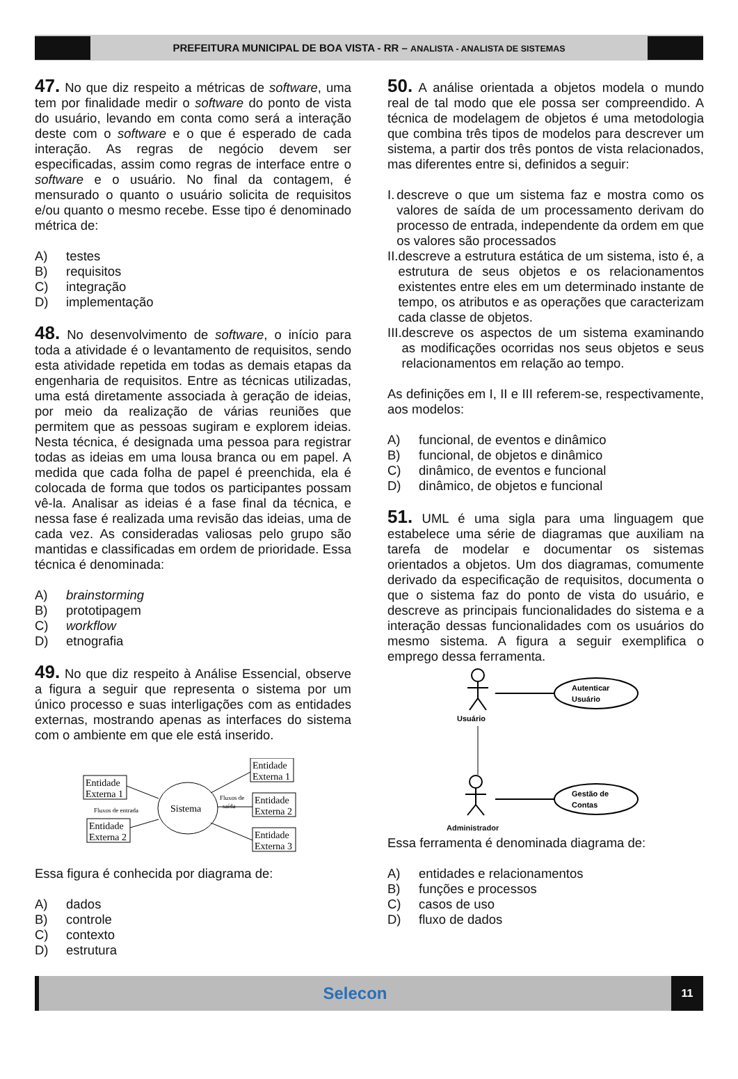PREFEITURA MUNICIPAL DE BOA VISTA - RR – ANALISTA - ANALISTA DE SISTEMAS
47. No que diz respeito a métricas de software, uma tem por finalidade medir o software do ponto de vista do usuário, levando em conta como será a interação deste com o software e o que é esperado de cada interação. As regras de negócio devem ser especificadas, assim como regras de interface entre o software e o usuário. No final da contagem, é mensurado o quanto o usuário solicita de requisitos e/ou quanto o mesmo recebe. Esse tipo é denominado métrica de:
A) testes
B) requisitos
C) integração
D) implementação
48. No desenvolvimento de software, o início para toda a atividade é o levantamento de requisitos, sendo esta atividade repetida em todas as demais etapas da engenharia de requisitos. Entre as técnicas utilizadas, uma está diretamente associada à geração de ideias, por meio da realização de várias reuniões que permitem que as pessoas sugiram e explorem ideias. Nesta técnica, é designada uma pessoa para registrar todas as ideias em uma lousa branca ou em papel. A medida que cada folha de papel é preenchida, ela é colocada de forma que todos os participantes possam vê-la. Analisar as ideias é a fase final da técnica, e nessa fase é realizada uma revisão das ideias, uma de cada vez. As consideradas valiosas pelo grupo são mantidas e classificadas em ordem de prioridade. Essa técnica é denominada:
A) brainstorming
B) prototipagem
C) workflow
D) etnografia
49. No que diz respeito à Análise Essencial, observe a figura a seguir que representa o sistema por um único processo e suas interligações com as entidades externas, mostrando apenas as interfaces do sistema com o ambiente em que ele está inserido.
Entidade
Externa 1
Entidade
Externa 2
Fluxos de entrada
Sistema
Fluxos de
saída
Entidade
Externa 1
Entidade
Externa 2
Entidade
Externa 3
Essa figura é conhecida por diagrama de:
A) dados
B) controle
C) contexto
D) estrutura
50. A análise orientada a objetos modela o mundo real de tal modo que ele possa ser compreendido. A técnica de modelagem de objetos é uma metodologia que combina três tipos de modelos para descrever um sistema, a partir dos três pontos de vista relacionados, mas diferentes entre si, definidos a seguir:
I. descreve o que um sistema faz e mostra como os valores de saída de um processamento derivam do processo de entrada, independente da ordem em que os valores são processados
II. descreve a estrutura estática de um sistema, isto é, a estrutura de seus objetos e os relacionamentos existentes entre eles em um determinado instante de tempo, os atributos e as operações que caracterizam cada classe de objetos.
III. descreve os aspectos de um sistema examinando as modificações ocorridas nos seus objetos e seus relacionamentos em relação ao tempo.
As definições em I, II e III referem-se, respectivamente, aos modelos:
A) funcional, de eventos e dinâmico
B) funcional, de objetos e dinâmico
C) dinâmico, de eventos e funcional
D) dinâmico, de objetos e funcional
51. UML é uma sigla para uma linguagem que estabelece uma série de diagramas que auxiliam na tarefa de modelar e documentar os sistemas orientados a objetos. Um dos diagramas, comumente derivado da especificação de requisitos, documenta o que o sistema faz do ponto de vista do usuário, e descreve as principais funcionalidades do sistema e a interação dessas funcionalidades com os usuários do mesmo sistema. A figura a seguir exemplifica o emprego dessa ferramenta.
Usuário
Autenticar
Usuário
Gestão de
Contas
Administrador
Essa ferramenta é denominada diagrama de:
A) entidades e relacionamentos
B) funções e processos
C) casos de uso
D) fluxo de dados
Selecon
11